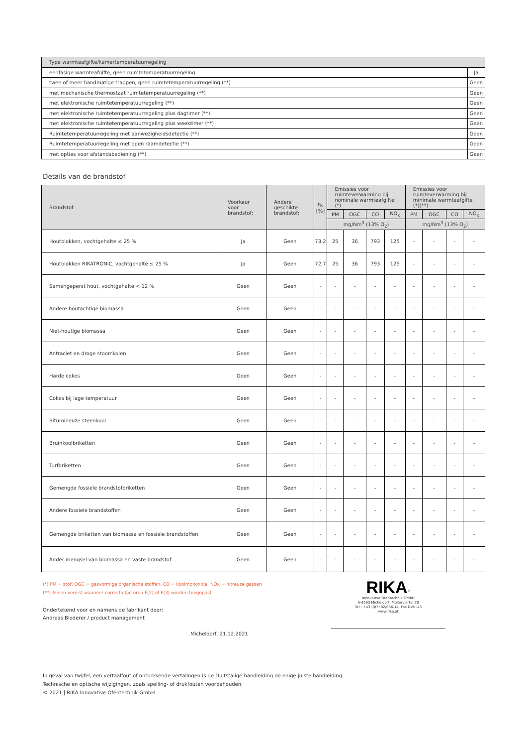| Type warmteafgifte/kamertemperatuurregeling | |
| eenfasige warmteafgifte, geen ruimtetemperatuurregeling | Ja |
| twee of meer handmatige trappen, geen ruimtetemperatuurregeling (**) | Geen |
| met mechanische thermostaat ruimtetemperatuurregeling (**) | Geen |
| met elektronische ruimtetemperatuurregeling (**) | Geen |
| met elektronische ruimtetemperatuurregeling plus dagtimer (**) | Geen |
| met elektronische ruimtetemperatuurregeling plus weektimer (**) | Geen |
| Ruimtetemperatuurregeling met aanwezigheidsdetectie (**) | Geen |
| Ruimtetemperatuurregeling met open raamdetectie (**) | Geen |
| met opties voor afstandsbediening (**) | Geen |
Details van de brandstof
| Brandstof | Voorkeur voor brandstof: | Andere geschikte brandstof: | η<sub>s</sub> [%] | Emissies voor ruimteverwarming bij nominale warmteafgifte (*) | | | | Emissies voor ruimteverwarming bij minimale warmteafgifte (*)(**) | | | |
| --- | --- | --- | --- | --- | --- | --- | --- | --- | --- | --- | --- |
| | | | | PM | OGC | CO | NO<sub>x</sub> | PM | OGC | CO | NO<sub>x</sub> |
| | | | | mg/Nm<sup>3</sup> (13% O<sub>2</sub>) | | | | mg/Nm<sup>3</sup> (13% O<sub>2</sub>) | | | |
| Houtblokken, vochtgehalte ≤ 25 % | Ja | Geen | 73,2 | 25 | 36 | 793 | 125 | - | - | - | - |
| Houtblokken RIKATRONIC, vochtgehalte ≤ 25 % | Ja | Geen | 72,7 | 25 | 36 | 793 | 125 | - | - | - | - |
| Samengeperst hout, vochtgehalte < 12 % | Geen | Geen | - | - | - | - | - | - | - | - | - |
| Andere houtachtige biomassa | Geen | Geen | - | - | - | - | - | - | - | - | - |
| Niet-houtige biomassa | Geen | Geen | - | - | - | - | - | - | - | - | - |
| Antraciet en droge stoomkolen | Geen | Geen | - | - | - | - | - | - | - | - | - |
| Harde cokes | Geen | Geen | - | - | - | - | - | - | - | - | - |
| Cokes bij lage temperatuur | Geen | Geen | - | - | - | - | - | - | - | - | - |
| Bitumineuze steenkool | Geen | Geen | - | - | - | - | - | - | - | - | - |
| Bruinkoolbriketten | Geen | Geen | - | - | - | - | - | - | - | - | - |
| Turfbriketten | Geen | Geen | - | - | - | - | - | - | - | - | - |
| Gemengde fossiele brandstofbriketten | Geen | Geen | - | - | - | - | - | - | - | - | - |
| Andere fossiele brandstoffen | Geen | Geen | - | - | - | - | - | - | - | - | - |
| Gemengde briketten van biomassa en fossiele brandstoffen | Geen | Geen | - | - | - | - | - | - | - | - | - |
| Ander mengsel van biomassa en vaste brandstof | Geen | Geen | - | - | - | - | - | - | - | - | - |
(*) PM = stof, OGC = gasvormige organische stoffen, CO = koolmonoxide, NOx = nitreuze gassen
(**) Alleen vereist wanneer correctiefactoren F(2) of F(3) worden toegepast
Ondertekend voor en namens de fabrikant door:
Andreas Bloderer / product management
Micheldorf, 21.12.2021
RIKA<sup>®</sup>
Innovative Ofentechnik GmbH
A-4563 Micheldorf, Müllerviertel 20
Tel.: +43 (0)7582/686-14, Fax DW: -43
www.rika.at
In geval van twijfel, een vertaalfout of ontbrekende vertalingen is de Duitstalige handleiding de enige juiste handleiding.
Technische en optische wijzigingen, zoals spelling- of drukfouten voorbehouden.
© 2021 | RIKA Innovative Ofentechnik GmbH